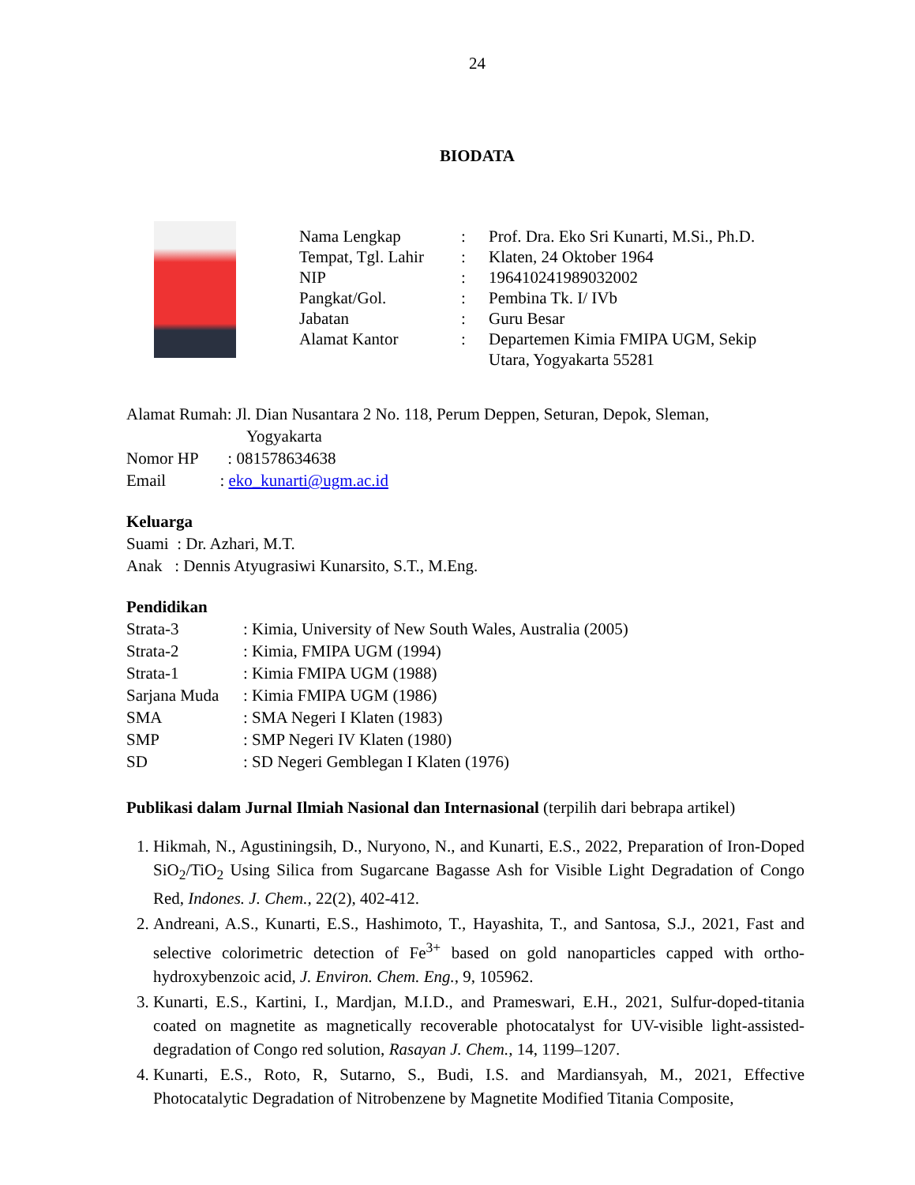24
BIODATA
| Nama Lengkap | : | Prof. Dra. Eko Sri Kunarti, M.Si., Ph.D. |
| Tempat, Tgl. Lahir | : | Klaten, 24 Oktober 1964 |
| NIP | : | 196410241989032002 |
| Pangkat/Gol. | : | Pembina Tk. I/ IVb |
| Jabatan | : | Guru Besar |
| Alamat Kantor | : | Departemen Kimia FMIPA UGM, Sekip Utara, Yogyakarta 55281 |
Alamat Rumah: Jl. Dian Nusantara 2 No. 118, Perum Deppen, Seturan, Depok, Sleman,
Yogyakarta
Nomor HP : 081578634638
Email : eko_kunarti@ugm.ac.id
Keluarga
Suami : Dr. Azhari, M.T.
Anak : Dennis Atyugrasiwi Kunarsito, S.T., M.Eng.
Pendidikan
| Strata-3 | : Kimia, University of New South Wales, Australia (2005) |
| Strata-2 | : Kimia, FMIPA UGM (1994) |
| Strata-1 | : Kimia FMIPA UGM (1988) |
| Sarjana Muda | : Kimia FMIPA UGM (1986) |
| SMA | : SMA Negeri I Klaten (1983) |
| SMP | : SMP Negeri IV Klaten (1980) |
| SD | : SD Negeri Gemblegan I Klaten (1976) |
Publikasi dalam Jurnal Ilmiah Nasional dan Internasional (terpilih dari bebrapa artikel)
1. Hikmah, N., Agustiningsih, D., Nuryono, N., and Kunarti, E.S., 2022, Preparation of Iron-Doped SiO<sub>2</sub>/TiO<sub>2</sub> Using Silica from Sugarcane Bagasse Ash for Visible Light Degradation of Congo Red, Indones. J. Chem., 22(2), 402-412.
2. Andreani, A.S., Kunarti, E.S., Hashimoto, T., Hayashita, T., and Santosa, S.J., 2021, Fast and selective colorimetric detection of Fe<sup>3+</sup> based on gold nanoparticles capped with ortho-hydroxybenzoic acid, J. Environ. Chem. Eng., 9, 105962.
3. Kunarti, E.S., Kartini, I., Mardjan, M.I.D., and Prameswari, E.H., 2021, Sulfur-doped-titania coated on magnetite as magnetically recoverable photocatalyst for UV-visible light-assisted-degradation of Congo red solution, Rasayan J. Chem., 14, 1199–1207.
4. Kunarti, E.S., Roto, R, Sutarno, S., Budi, I.S. and Mardiansyah, M., 2021, Effective Photocatalytic Degradation of Nitrobenzene by Magnetite Modified Titania Composite,